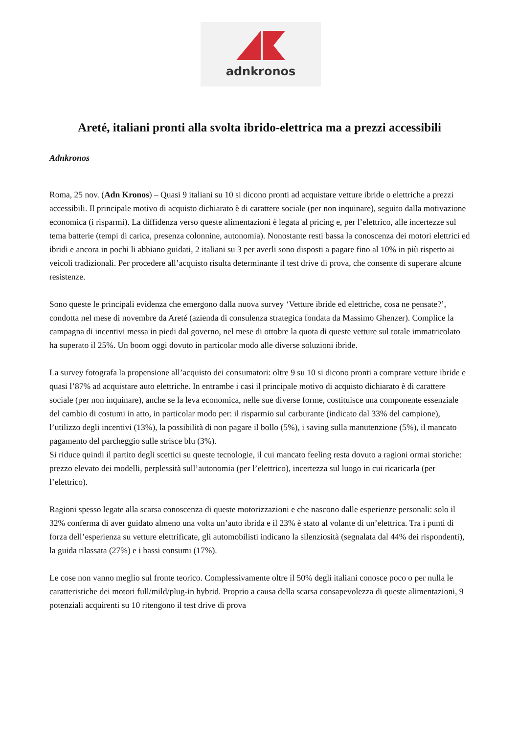adnkronos
Areté, italiani pronti alla svolta ibrido-elettrica ma a prezzi accessibili
Adnkronos
Roma, 25 nov. (Adn Kronos) – Quasi 9 italiani su 10 si dicono pronti ad acquistare vetture ibride o elettriche a prezzi accessibili. Il principale motivo di acquisto dichiarato è di carattere sociale (per non inquinare), seguito dalla motivazione economica (i risparmi). La diffidenza verso queste alimentazioni è legata al pricing e, per l’elettrico, alle incertezze sul tema batterie (tempi di carica, presenza colonnine, autonomia). Nonostante resti bassa la conoscenza dei motori elettrici ed ibridi e ancora in pochi li abbiano guidati, 2 italiani su 3 per averli sono disposti a pagare fino al 10% in più rispetto ai veicoli tradizionali. Per procedere all’acquisto risulta determinante il test drive di prova, che consente di superare alcune resistenze.
Sono queste le principali evidenza che emergono dalla nuova survey ‘Vetture ibride ed elettriche, cosa ne pensate?’, condotta nel mese di novembre da Areté (azienda di consulenza strategica fondata da Massimo Ghenzer). Complice la campagna di incentivi messa in piedi dal governo, nel mese di ottobre la quota di queste vetture sul totale immatricolato ha superato il 25%. Un boom oggi dovuto in particolar modo alle diverse soluzioni ibride.
La survey fotografa la propensione all’acquisto dei consumatori: oltre 9 su 10 si dicono pronti a comprare vetture ibride e quasi l’87% ad acquistare auto elettriche. In entrambe i casi il principale motivo di acquisto dichiarato è di carattere sociale (per non inquinare), anche se la leva economica, nelle sue diverse forme, costituisce una componente essenziale del cambio di costumi in atto, in particolar modo per: il risparmio sul carburante (indicato dal 33% del campione), l’utilizzo degli incentivi (13%), la possibilità di non pagare il bollo (5%), i saving sulla manutenzione (5%), il mancato pagamento del parcheggio sulle strisce blu (3%).
Si riduce quindi il partito degli scettici su queste tecnologie, il cui mancato feeling resta dovuto a ragioni ormai storiche: prezzo elevato dei modelli, perplessità sull’autonomia (per l’elettrico), incertezza sul luogo in cui ricaricarla (per l’elettrico).
Ragioni spesso legate alla scarsa conoscenza di queste motorizzazioni e che nascono dalle esperienze personali: solo il 32% conferma di aver guidato almeno una volta un’auto ibrida e il 23% è stato al volante di un’elettrica. Tra i punti di forza dell’esperienza su vetture elettrificate, gli automobilisti indicano la silenziosità (segnalata dal 44% dei rispondenti), la guida rilassata (27%) e i bassi consumi (17%).
Le cose non vanno meglio sul fronte teorico. Complessivamente oltre il 50% degli italiani conosce poco o per nulla le caratteristiche dei motori full/mild/plug-in hybrid. Proprio a causa della scarsa consapevolezza di queste alimentazioni, 9 potenziali acquirenti su 10 ritengono il test drive di prova